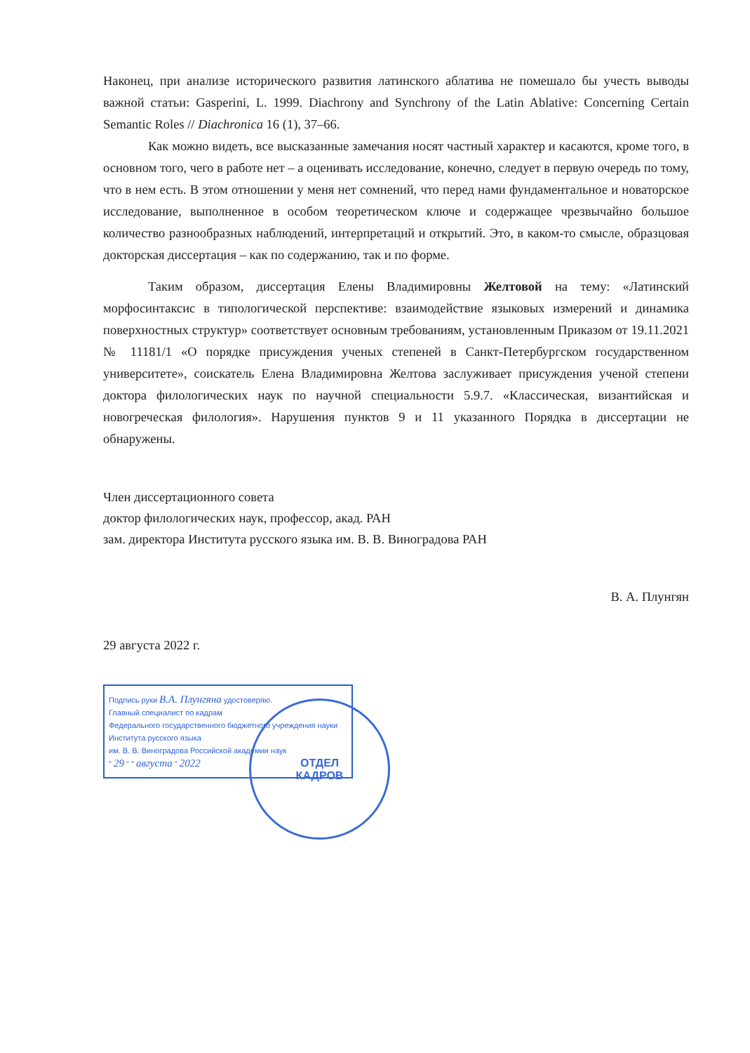Наконец, при анализе исторического развития латинского аблатива не помешало бы учесть выводы важной статьи: Gasperini, L. 1999. Diachrony and Synchrony of the Latin Ablative: Concerning Certain Semantic Roles // Diachronica 16 (1), 37–66.
Как можно видеть, все высказанные замечания носят частный характер и касаются, кроме того, в основном того, чего в работе нет – а оценивать исследование, конечно, следует в первую очередь по тому, что в нем есть. В этом отношении у меня нет сомнений, что перед нами фундаментальное и новаторское исследование, выполненное в особом теоретическом ключе и содержащее чрезвычайно большое количество разнообразных наблюдений, интерпретаций и открытий. Это, в каком-то смысле, образцовая докторская диссертация – как по содержанию, так и по форме.
Таким образом, диссертация Елены Владимировны Желтовой на тему: «Латинский морфосинтаксис в типологической перспективе: взаимодействие языковых измерений и динамика поверхностных структур» соответствует основным требованиям, установленным Приказом от 19.11.2021 № 11181/1 «О порядке присуждения ученых степеней в Санкт-Петербургском государственном университете», соискатель Елена Владимировна Желтова заслуживает присуждения ученой степени доктора филологических наук по научной специальности 5.9.7. «Классическая, византийская и новогреческая филология». Нарушения пунктов 9 и 11 указанного Порядка в диссертации не обнаружены.
Член диссертационного совета
доктор филологических наук, профессор, акад. РАН
зам. директора Института русского языка им. В. В. Виноградова РАН
В. А. Плунгян
29 августа 2022 г.
Подпись руки В.А. Плунгяна удостоверяю.
Главный специалист по кадрам
Федерального государственного бюджетного учреждения науки
Института русского языка
им. В. В. Виноградова Российской академии наук
" 29 " " августа " 2022
ОТДЕЛ
КАДРОВ